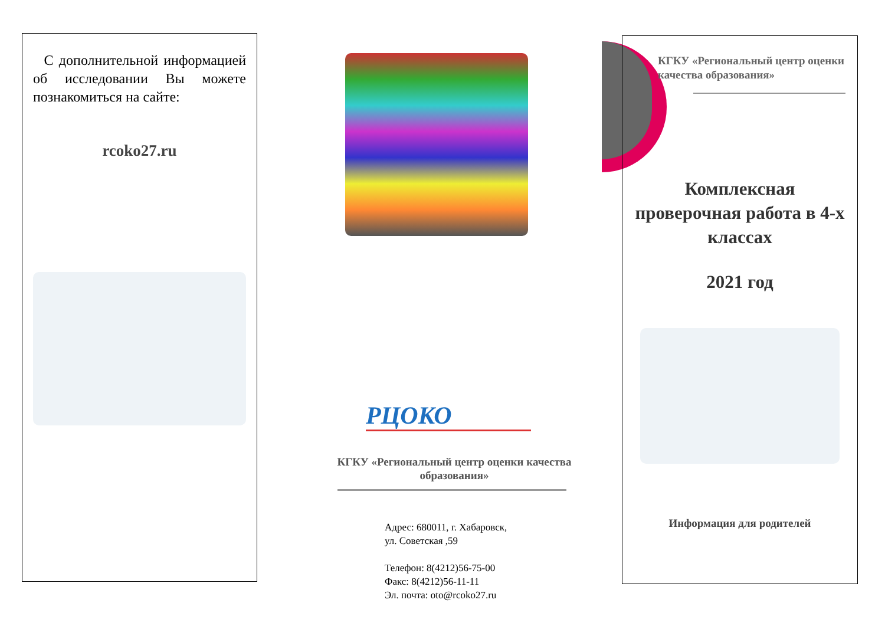С дополнительной информа­цией об исследовании Вы може­те познакомиться на сайте:
rcoko27.ru
РЦОКО
КГКУ «Региональный центр оценки качества образования»
Адрес: 680011, г. Хабаровск,
ул. Советская ,59
Телефон: 8(4212)56-75-00
Факс: 8(4212)56-11-11
Эл. почта: oto@rcoko27.ru
КГКУ «Региональный центр оценки качества образования»
Комплексная проверочная работа в 4-х классах
2021 год
Информация для родителей